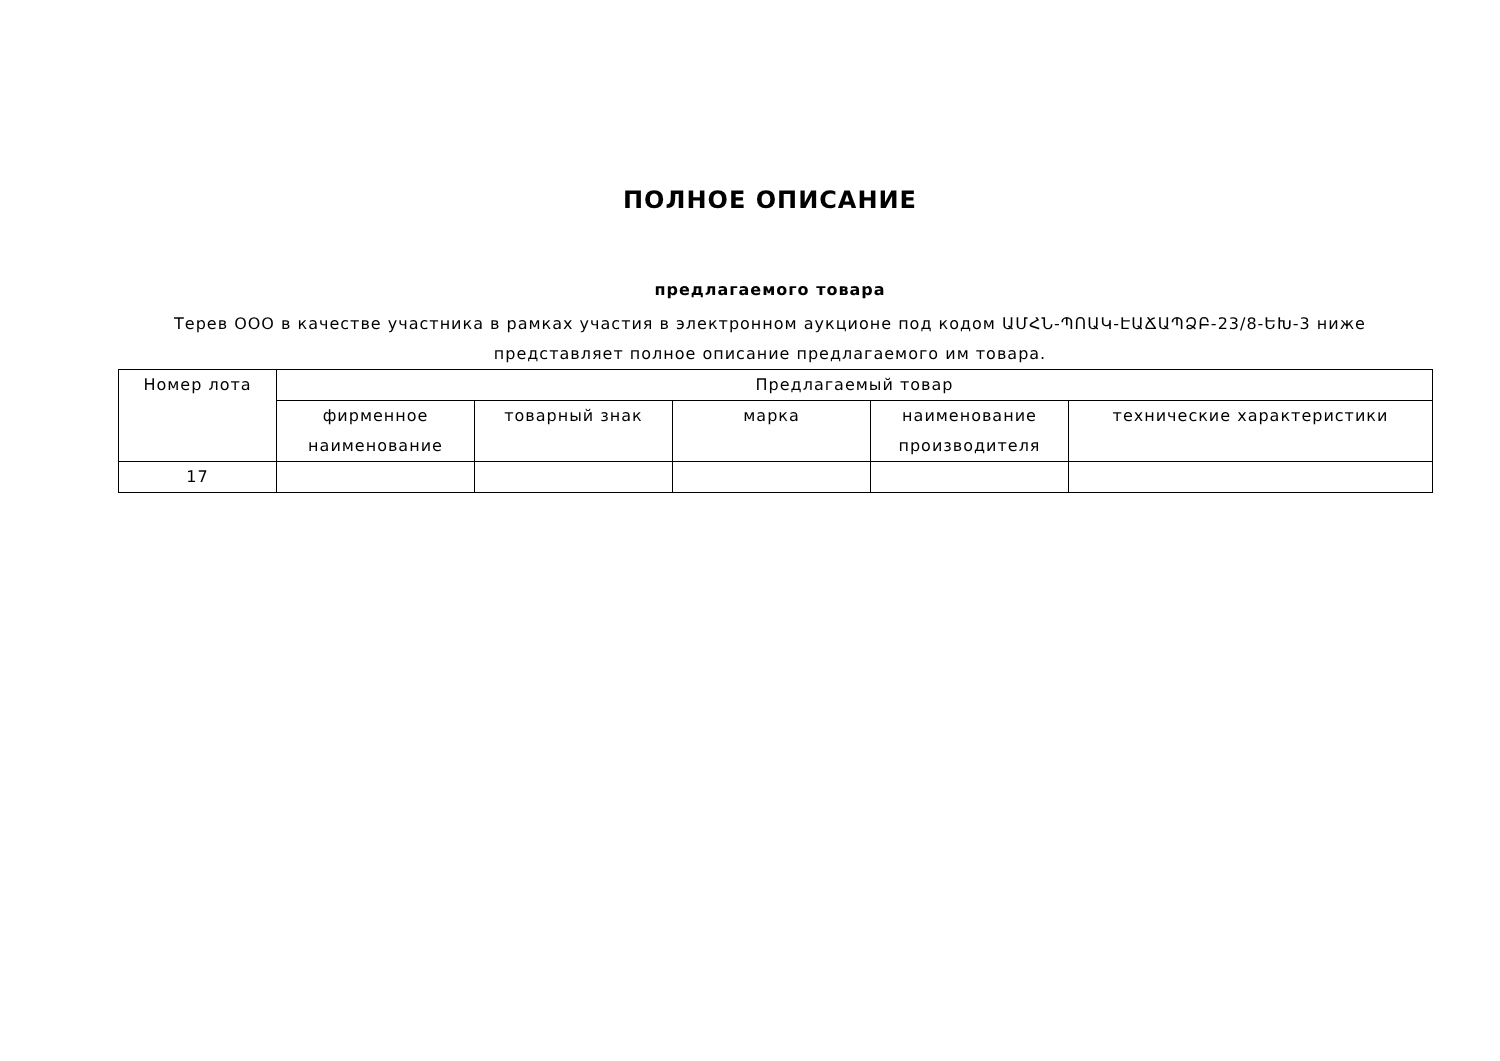ПОЛНОЕ ОПИСАНИЕ
предлагаемого товара
Терев ООО в качестве участника в рамках участия в электронном аукционе под кодом ԱՄՀՆ-ՊՈԱԿ-ԷԱՃԱՊՁԲ-23/8-ԵԽ-3 ниже
представляет полное описание предлагаемого им товара.
| Номер лота | Предлагаемый товар | | | | |
| --- | --- | --- | --- | --- | --- |
| | фирменное наименование | товарный знак | марка | наименование производителя | технические характеристики |
| 17 | | | | | |